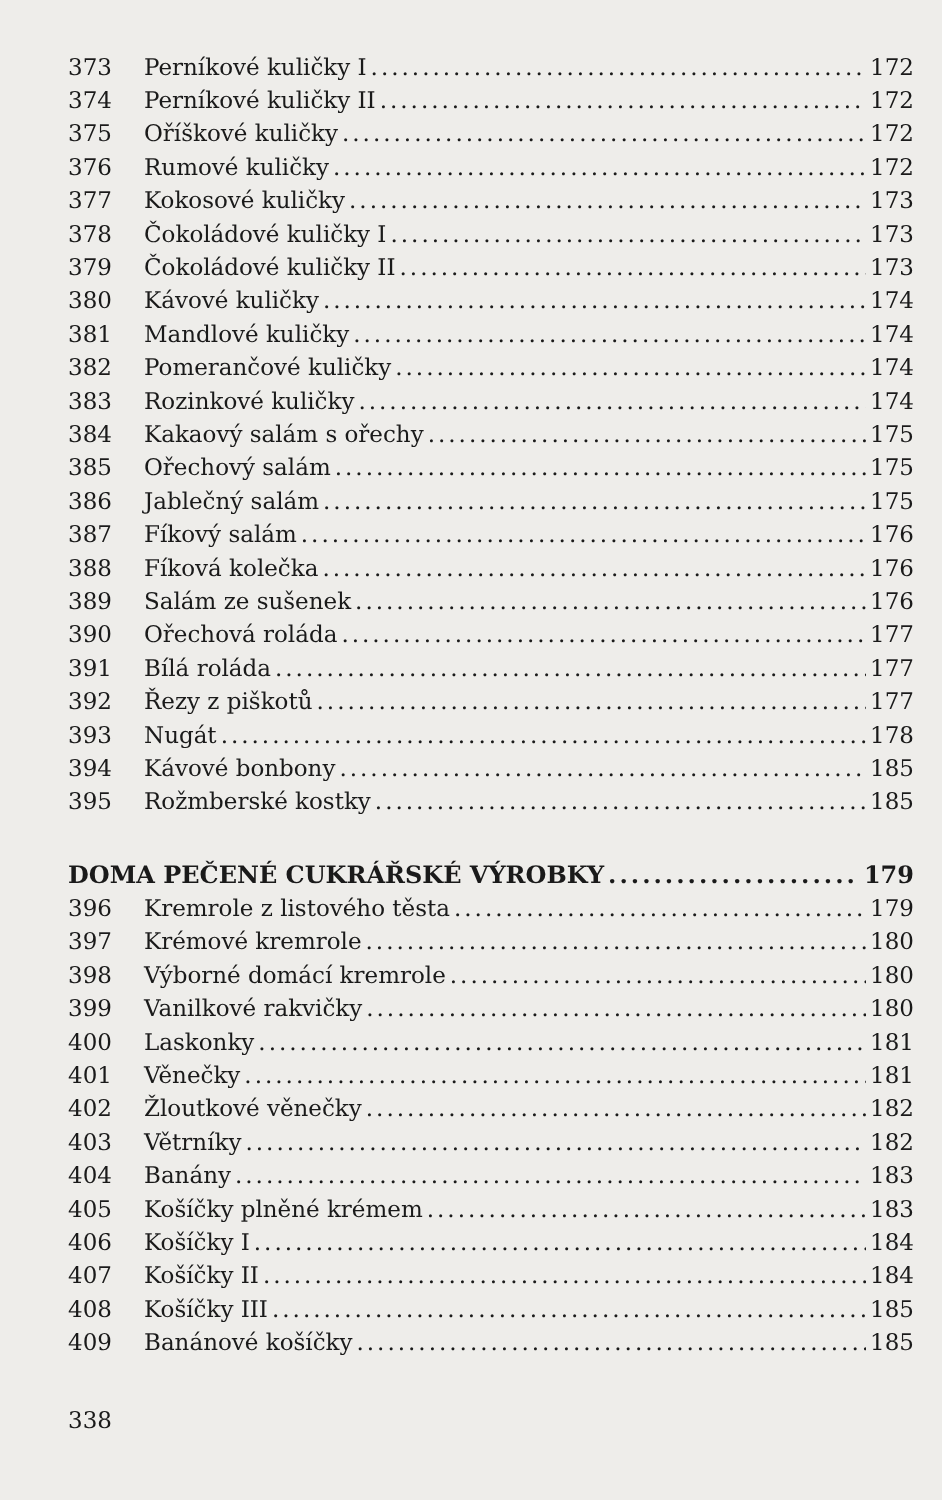373 Perníkové kuličky I 172
374 Perníkové kuličky II 172
375 Oříškové kuličky 172
376 Rumové kuličky 172
377 Kokosové kuličky 173
378 Čokoládové kuličky I 173
379 Čokoládové kuličky II 173
380 Kávové kuličky 174
381 Mandlové kuličky 174
382 Pomerančové kuličky 174
383 Rozinkové kuličky 174
384 Kakaový salám s ořechy 175
385 Ořechový salám 175
386 Jablečný salám 175
387 Fíkový salám 176
388 Fíková kolečka 176
389 Salám ze sušenek 176
390 Ořechová roláda 177
391 Bílá roláda 177
392 Řezy z piškotů 177
393 Nugát 178
394 Kávové bonbony 185
395 Rožmberské kostky 185
DOMA PEČENÉ CUKRÁŘSKÉ VÝROBKY 179
396 Kremrole z listového těsta 179
397 Krémové kremrole 180
398 Výborné domácí kremrole 180
399 Vanilkové rakvičky 180
400 Laskonky 181
401 Věnečky 181
402 Žloutkové věnečky 182
403 Větrníky 182
404 Banány 183
405 Košíčky plněné krémem 183
406 Košíčky I 184
407 Košíčky II 184
408 Košíčky III 185
409 Banánové košíčky 185
338